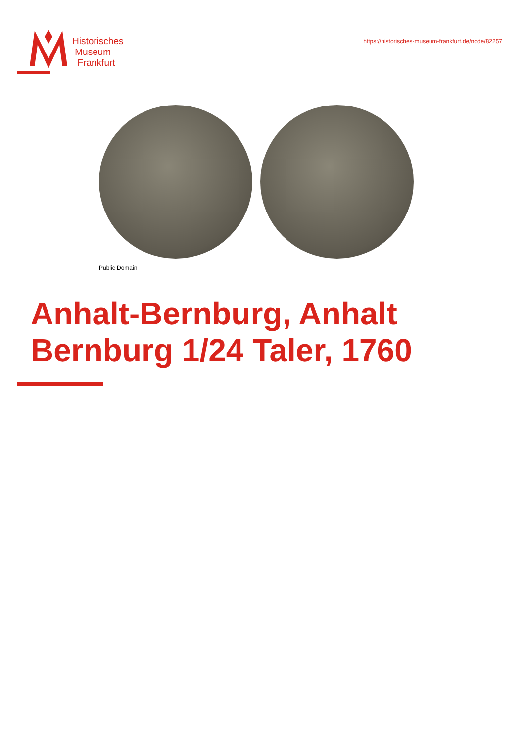Historisches
Museum
Frankfurt
https://historisches-museum-frankfurt.de/node/82257
Public Domain
Anhalt-Bernburg, Anhalt
Bernburg 1/24 Taler, 1760